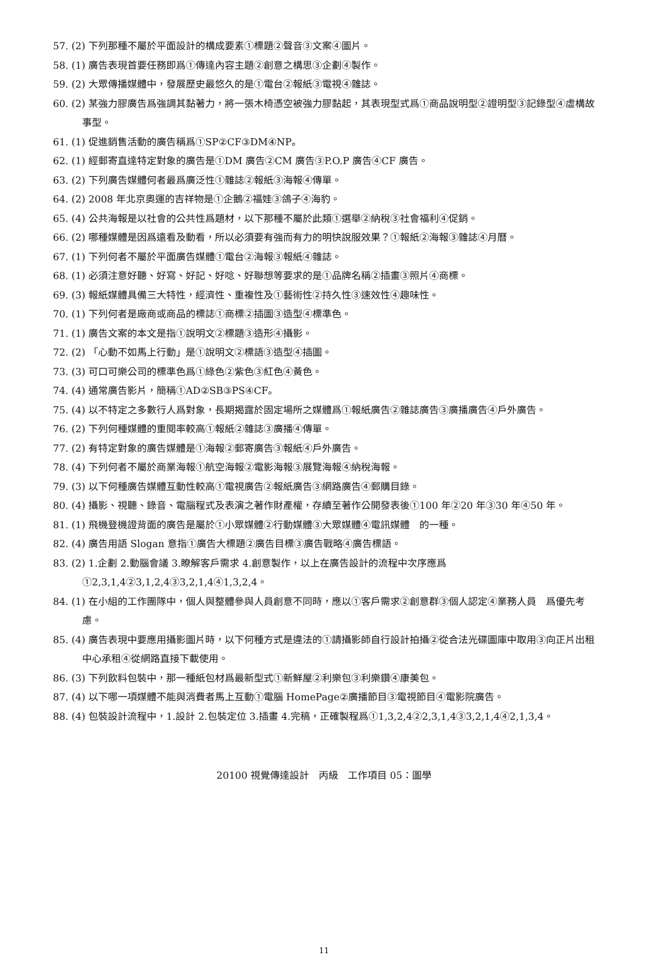57. (2) 下列那種不屬於平面設計的構成要素①標題②聲音③文案④圖片。
58. (1) 廣告表現首要任務即爲①傳達內容主題②創意之構思③企劃④製作。
59. (2) 大眾傳播媒體中，發展歷史最悠久的是①電台②報紙③電視④雜誌。
60. (2) 某強力膠廣告爲強調其黏著力，將一張木椅憑空被強力膠黏起，其表現型式爲①商品說明型②證明型③記錄型④虛構故事型。
61. (1) 促進銷售活動的廣告稱爲①SP②CF③DM④NP。
62. (1) 經郵寄直達特定對象的廣告是①DM 廣告②CM 廣告③P.O.P 廣告④CF 廣告。
63. (2) 下列廣告媒體何者最爲廣泛性①雜誌②報紙③海報④傳單。
64. (2) 2008 年北京奧運的吉祥物是①企鵝②福娃③鴿子④海豹。
65. (4) 公共海報是以社會的公共性爲題材，以下那種不屬於此類①選舉②納稅③社會福利④促銷。
66. (2) 哪種媒體是因爲遠看及動看，所以必須要有強而有力的明快說服效果？①報紙②海報③雜誌④月曆。
67. (1) 下列何者不屬於平面廣告媒體①電台②海報③報紙④雜誌。
68. (1) 必須注意好聽、好寫、好記、好唸、好聯想等要求的是①品牌名稱②插畫③照片④商標。
69. (3) 報紙媒體具備三大特性，經濟性、重複性及①藝術性②持久性③速效性④趣味性。
70. (1) 下列何者是廠商或商品的標誌①商標②插圖③造型④標準色。
71. (1) 廣告文案的本文是指①說明文②標題③造形④攝影。
72. (2) 「心動不如馬上行動」是①說明文②標語③造型④插圖。
73. (3) 可口可樂公司的標準色爲①綠色②紫色③紅色④黃色。
74. (4) 通常廣告影片，簡稱①AD②SB③PS④CF。
75. (4) 以不特定之多數行人爲對象，長期揭露於固定場所之媒體爲①報紙廣告②雜誌廣告③廣播廣告④戶外廣告。
76. (2) 下列何種媒體的重閱率較高①報紙②雜誌③廣播④傳單。
77. (2) 有特定對象的廣告媒體是①海報②郵寄廣告③報紙④戶外廣告。
78. (4) 下列何者不屬於商業海報①航空海報②電影海報③展覽海報④納稅海報。
79. (3) 以下何種廣告媒體互動性較高①電視廣告②報紙廣告③網路廣告④郵購目錄。
80. (4) 攝影、視聽、錄音、電腦程式及表演之著作財產權，存續至著作公開發表後①100 年②20 年③30 年④50 年。
81. (1) 飛機登機證背面的廣告是屬於①小眾媒體②行動媒體③大眾媒體④電訊媒體　的一種。
82. (4) 廣告用語 Slogan 意指①廣告大標題②廣告目標③廣告戰略④廣告標語。
83. (2) 1.企劃 2.動腦會議 3.瞭解客戶需求 4.創意製作，以上在廣告設計的流程中次序應爲①2,3,1,4②3,1,2,4③3,2,1,4④1,3,2,4。
84. (1) 在小組的工作團隊中，個人與整體參與人員創意不同時，應以①客戶需求②創意群③個人認定④業務人員　爲優先考慮。
85. (4) 廣告表現中要應用攝影圖片時，以下何種方式是違法的①請攝影師自行設計拍攝②從合法光碟圖庫中取用③向正片出租中心承租④從網路直接下載使用。
86. (3) 下列飲料包裝中，那一種紙包材爲最新型式①新鮮屋②利樂包③利樂鑽④康美包。
87. (4) 以下哪一項媒體不能與消費者馬上互動①電腦 HomePage②廣播節目③電視節目④電影院廣告。
88. (4) 包裝設計流程中，1.設計 2.包裝定位 3.插畫 4.完稿，正確製程爲①1,3,2,4②2,3,1,4③3,2,1,4④2,1,3,4。
20100 視覺傳達設計　丙級　工作項目 05：圖學
11